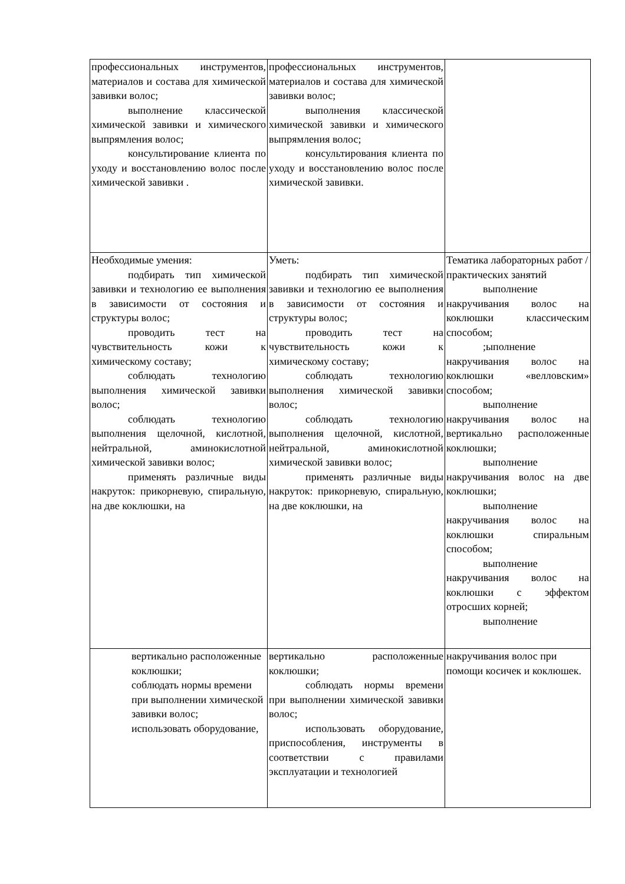| профессиональных инструментов, материалов и состава для химической завивки волос; выполнение классической химической завивки и химического выпрямления волос; консультирование клиента по уходу и восстановлению волос после химической завивки . | профессиональных инструментов, материалов и состава для химической завивки волос; выполнения классической химической завивки и химического выпрямления волос; консультирования клиента по уходу и восстановлению волос после химической завивки. | |
| Необходимые умения: подбирать тип химической завивки и технологию ее выполнения в зависимости от состояния и структуры волос; проводить тест на чувствительность кожи к химическому составу; соблюдать технологию выполнения химической завивки волос; соблюдать технологию выполнения щелочной, кислотной, нейтральной, аминокислотной химической завивки волос; применять различные виды накруток: прикорневую, спиральную, на две коклюшки, на | Уметь: подбирать тип химической завивки и технологию ее выполнения в зависимости от состояния и структуры волос; проводить тест на чувствительность кожи к химическому составу; соблюдать технологию выполнения химической завивки волос; соблюдать технологию выполнения щелочной, кислотной, нейтральной, аминокислотной химической завивки волос; применять различные виды накруток: прикорневую, спиральную, на две коклюшки, на | Тематика лабораторных работ /практических занятий выполнение накручивания волос на коклюшки классическим способом; ;ыполнение накручивания волос на коклюшки «велловским» способом; выполнение накручивания волос на вертикально расположенные коклюшки; выполнение накручивания волос на две коклюшки; выполнение накручивания волос на коклюшки спиральным способом; выполнение накручивания волос на коклюшки с эффектом отросших корней; выполнение |
| вертикально расположенные коклюшки; соблюдать нормы времени при выполнении химической завивки волос; использовать оборудование, | вертикально расположенные коклюшки; соблюдать нормы времени при выполнении химической завивки волос; использовать оборудование, приспособления, инструменты в соответствии с правилами эксплуатации и технологией | накручивания волос при помощи косичек и коклюшек. |